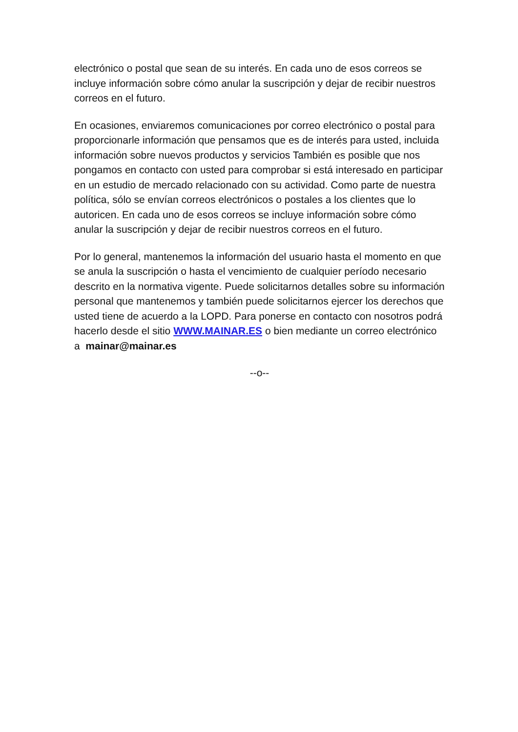electrónico o postal que sean de su interés. En cada uno de esos correos se incluye información sobre cómo anular la suscripción y dejar de recibir nuestros correos en el futuro.
En ocasiones, enviaremos comunicaciones por correo electrónico o postal para proporcionarle información que pensamos que es de interés para usted, incluida información sobre nuevos productos y servicios También es posible que nos pongamos en contacto con usted para comprobar si está interesado en participar en un estudio de mercado relacionado con su actividad. Como parte de nuestra política, sólo se envían correos electrónicos o postales a los clientes que lo autoricen. En cada uno de esos correos se incluye información sobre cómo anular la suscripción y dejar de recibir nuestros correos en el futuro.
Por lo general, mantenemos la información del usuario hasta el momento en que se anula la suscripción o hasta el vencimiento de cualquier período necesario descrito en la normativa vigente. Puede solicitarnos detalles sobre su información personal que mantenemos y también puede solicitarnos ejercer los derechos que usted tiene de acuerdo a la LOPD. Para ponerse en contacto con nosotros podrá hacerlo desde el sitio WWW.MAINAR.ES o bien mediante un correo electrónico a mainar@mainar.es
--o--